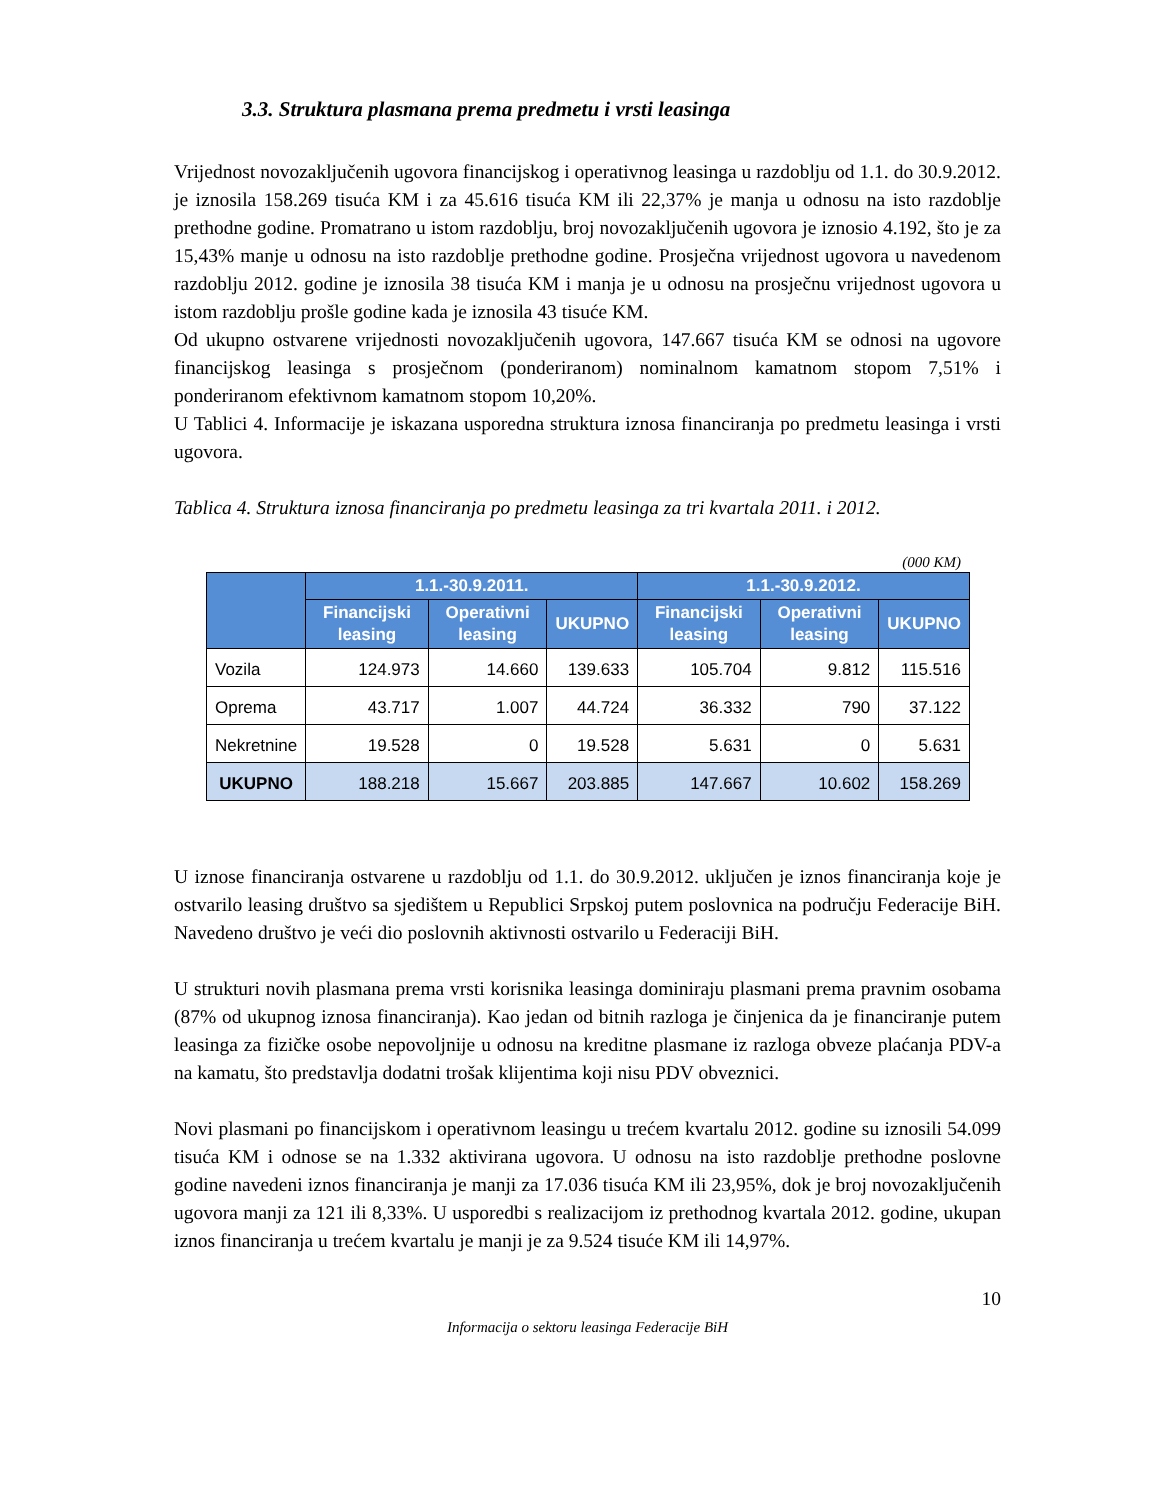3.3. Struktura plasmana prema predmetu i vrsti leasinga
Vrijednost novozaključenih ugovora financijskog i operativnog leasinga u razdoblju od 1.1. do 30.9.2012. je iznosila 158.269 tisuća KM i za 45.616 tisuća KM ili 22,37% je manja u odnosu na isto razdoblje prethodne godine. Promatrano u istom razdoblju, broj novozaključenih ugovora je iznosio 4.192, što je za 15,43% manje u odnosu na isto razdoblje prethodne godine. Prosječna vrijednost ugovora u navedenom razdoblju 2012. godine je iznosila 38 tisuća KM i manja je u odnosu na prosječnu vrijednost ugovora u istom razdoblju prošle godine kada je iznosila 43 tisuće KM.
Od ukupno ostvarene vrijednosti novozaključenih ugovora, 147.667 tisuća KM se odnosi na ugovore financijskog leasinga s prosječnom (ponderiranom) nominalnom kamatnom stopom 7,51% i ponderiranom efektivnom kamatnom stopom 10,20%.
U Tablici 4. Informacije je iskazana usporedna struktura iznosa financiranja po predmetu leasinga i vrsti ugovora.
Tablica 4. Struktura iznosa financiranja po predmetu leasinga za tri kvartala 2011. i 2012.
(000 KM)
| | 1.1.-30.9.2011. | | | 1.1.-30.9.2012. | | |
| --- | --- | --- | --- | --- | --- | --- |
| | Financijski leasing | Operativni leasing | UKUPNO | Financijski leasing | Operativni leasing | UKUPNO |
| Vozila | 124.973 | 14.660 | 139.633 | 105.704 | 9.812 | 115.516 |
| Oprema | 43.717 | 1.007 | 44.724 | 36.332 | 790 | 37.122 |
| Nekretnine | 19.528 | 0 | 19.528 | 5.631 | 0 | 5.631 |
| UKUPNO | 188.218 | 15.667 | 203.885 | 147.667 | 10.602 | 158.269 |
U iznose financiranja ostvarene u razdoblju od 1.1. do 30.9.2012. uključen je iznos financiranja koje je ostvarilo leasing društvo sa sjedištem u Republici Srpskoj putem poslovnica na području Federacije BiH. Navedeno društvo je veći dio poslovnih aktivnosti ostvarilo u Federaciji BiH.
U strukturi novih plasmana prema vrsti korisnika leasinga dominiraju plasmani prema pravnim osobama (87% od ukupnog iznosa financiranja). Kao jedan od bitnih razloga je činjenica da je financiranje putem leasinga za fizičke osobe nepovoljnije u odnosu na kreditne plasmane iz razloga obveze plaćanja PDV-a na kamatu, što predstavlja dodatni trošak klijentima koji nisu PDV obveznici.
Novi plasmani po financijskom i operativnom leasingu u trećem kvartalu 2012. godine su iznosili 54.099 tisuća KM i odnose se na 1.332 aktivirana ugovora. U odnosu na isto razdoblje prethodne poslovne godine navedeni iznos financiranja je manji za 17.036 tisuća KM ili 23,95%, dok je broj novozaključenih ugovora manji za 121 ili 8,33%. U usporedbi s realizacijom iz prethodnog kvartala 2012. godine, ukupan iznos financiranja u trećem kvartalu je manji je za 9.524 tisuće KM ili 14,97%.
10
Informacija o sektoru leasinga Federacije BiH